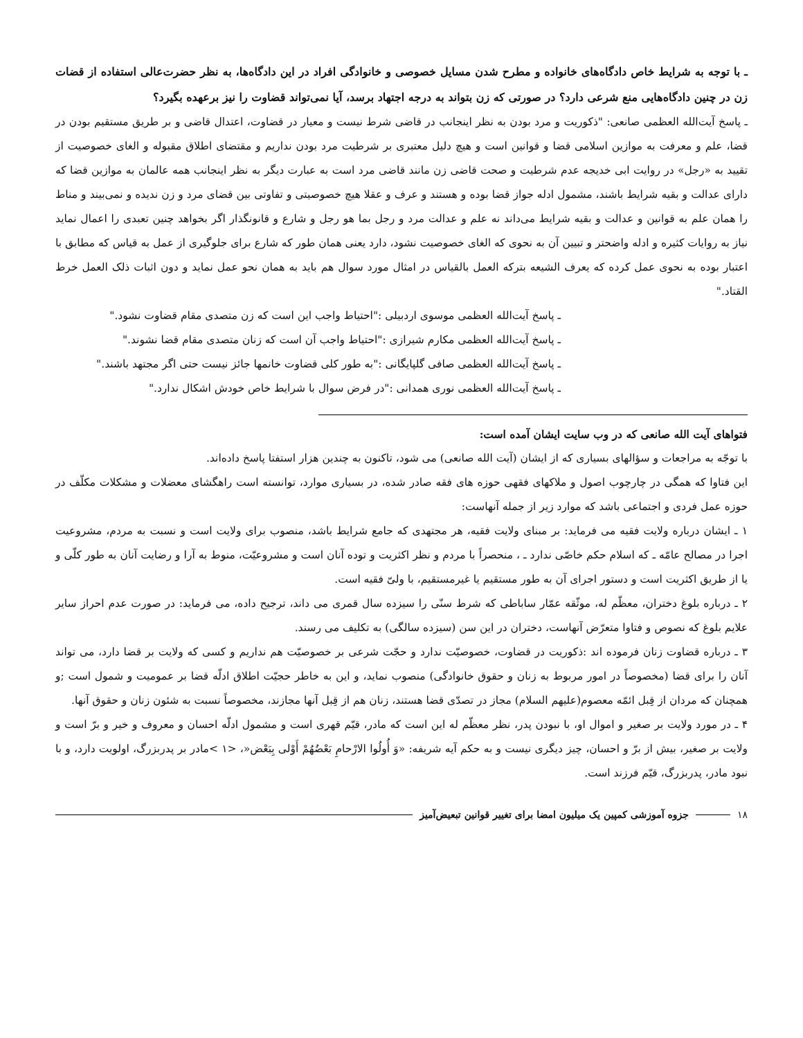ـ با توجه به شرایط خاص دادگاه‌های خانواده و مطرح شدن مسایل خصوصی و خانوادگی افراد در این دادگاه‌ها، به نظر حضرت‌عالی استفاده از قضات زن در چنین دادگاه‌هایی منع شرعی دارد؟ در صورتی که زن بتواند به درجه اجتهاد برسد، آیا نمی‌تواند قضاوت را نیز برعهده بگیرد؟
ـ پاسخ آیت‌الله العظمی صانعی: "ذکوریت و مرد بودن به نظر اینجانب در قاضی شرط نیست و معیار در قضاوت، اعتدال قاضی و بر طریق مستقیم بودن در قضا، علم و معرفت به موازین اسلامی قضا و قوانین است و هیچ دلیل معتبری بر شرطیت مرد بودن نداریم و مقتضای اطلاق مقبوله و الغای خصوصیت از تقیید به «رجل» در روایت ابی خدیجه عدم شرطیت و صحت قاضی زن مانند قاضی مرد است به عبارت دیگر به نظر اینجانب همه عالمان به موازین قضا که دارای عدالت و بقیه شرایط باشند، مشمول ادله جواز قضا بوده و هستند و عرف و عقلا هیچ خصوصیتی و تفاوتی بین قضای مرد و زن ندیده و نمی‌بیند و مناط را همان علم به قوانین و عدالت و بقیه شرایط می‌داند نه علم و عدالت مرد و رجل بما هو رجل و شارع و قانونگذار اگر بخواهد چنین تعبدی را اعمال نماید نیاز به روایات کثیره و ادله واضحتر و تبیین آن به نحوی که الغای خصوصیت نشود، دارد یعنی همان طور که شارع برای جلوگیری از عمل به قیاس که مطابق با اعتبار بوده به نحوی عمل کرده که یعرف الشیعه بترکه العمل بالقیاس در امثال مورد سوال هم باید به همان نحو عمل نماید و دون اثبات ذلک العمل خرط القتاد."
ـ پاسخ آیت‌الله العظمی موسوی اردبیلی :"احتیاط واجب این است که زن متصدی مقام قضاوت نشود."
ـ پاسخ آیت‌الله العظمی مکارم شیرازی :"احتیاط واجب آن است که زنان متصدی مقام قضا نشوند."
ـ پاسخ آیت‌الله العظمی صافی گلپایگانی :"به طور کلی قضاوت خانمها جائز نیست حتی اگر مجتهد باشند."
ـ پاسخ آیت‌الله العظمی نوری همدانی :"در فرض سوال با شرایط خاص خودش اشکال ندارد."
فتواهای آیت الله صانعی که در وب سایت ایشان آمده است:
با توجّه به مراجعات و سؤالهای بسیاری که از ایشان (آیت الله صانعی) می شود، تاکنون به چندین هزار استفتا پاسخ داده‌اند.
این فتاوا که همگی در چارچوب اصول و ملاکهای فقهی حوزه های فقه صادر شده، در بسیاری موارد، توانسته است راهگشای معضلات و مشکلات مکلّف در حوزه عمل فردی و اجتماعی باشد که موارد زیر از جمله آنهاست:
۱ ـ ایشان درباره ولایت فقیه می فرماید: بر مبنای ولایت فقیه، هر مجتهدی که جامع شرایط باشد، منصوب برای ولایت است و نسبت به مردم، مشروعیت اجرا در مصالح عامّه ـ که اسلام حکم خاصّی ندارد ـ ، منحصراً با مردم و نظر اکثریت و توده آنان است و مشروعیّت، منوط به آرا و رضایت آنان به طور کلّی و یا از طریق اکثریت است و دستور اجرای آن به طور مستقیم یا غیرمستقیم، با ولیّ فقیه است.
۲ ـ درباره بلوغ دختران، معظّم له، موثّقه عمّار ساباطی که شرط سنّی را سیزده سال قمری می داند، ترجیح داده، می فرماید: در صورت عدم احراز سایر علایم بلوغ که نصوص و فتاوا متعرّض آنهاست، دختران در این سن (سیزده سالگی) به تکلیف می رسند.
۳ ـ درباره قضاوت زنان فرموده اند :ذکوریت در قضاوت، خصوصیّت ندارد و حجّت شرعی بر خصوصیّت هم نداریم و کسی که ولایت بر قضا دارد، می تواند آنان را برای قضا (مخصوصاً در امور مربوط به زنان و حقوق خانوادگی) منصوب نماید، و این به خاطر حجیّت اطلاق ادلّه قضا بر عمومیت و شمول است ;و همچنان که مردان از قِبل ائمّه معصوم(علیهم السلام) مجاز در تصدّی قضا هستند، زنان هم از قِبل آنها مجازند، مخصوصاً نسبت به شئون زنان و حقوق آنها.
۴ ـ در مورد ولایت بر صغیر و اموال او، با نبودن پدر، نظر معظّم له این است که مادر، قیّم قهری است و مشمول ادلّه احسان و معروف و خیر و برّ است و ولایت بر صغیر، بیش از برّ و احسان، چیز دیگری نیست و به حکم آیه شریفه: «وَ أُولُوا الارْحامِ بَعْضُهُمْ أَوْلى بِبَعْض«، <۱ >مادر بر پدربزرگ، اولویت دارد، و با نبود مادر، پدربزرگ، قیّم فرزند است.
۱۸ جزوه آموزشی کمپین یک میلیون امضا برای تغییر قوانین تبعیض‌آمیز